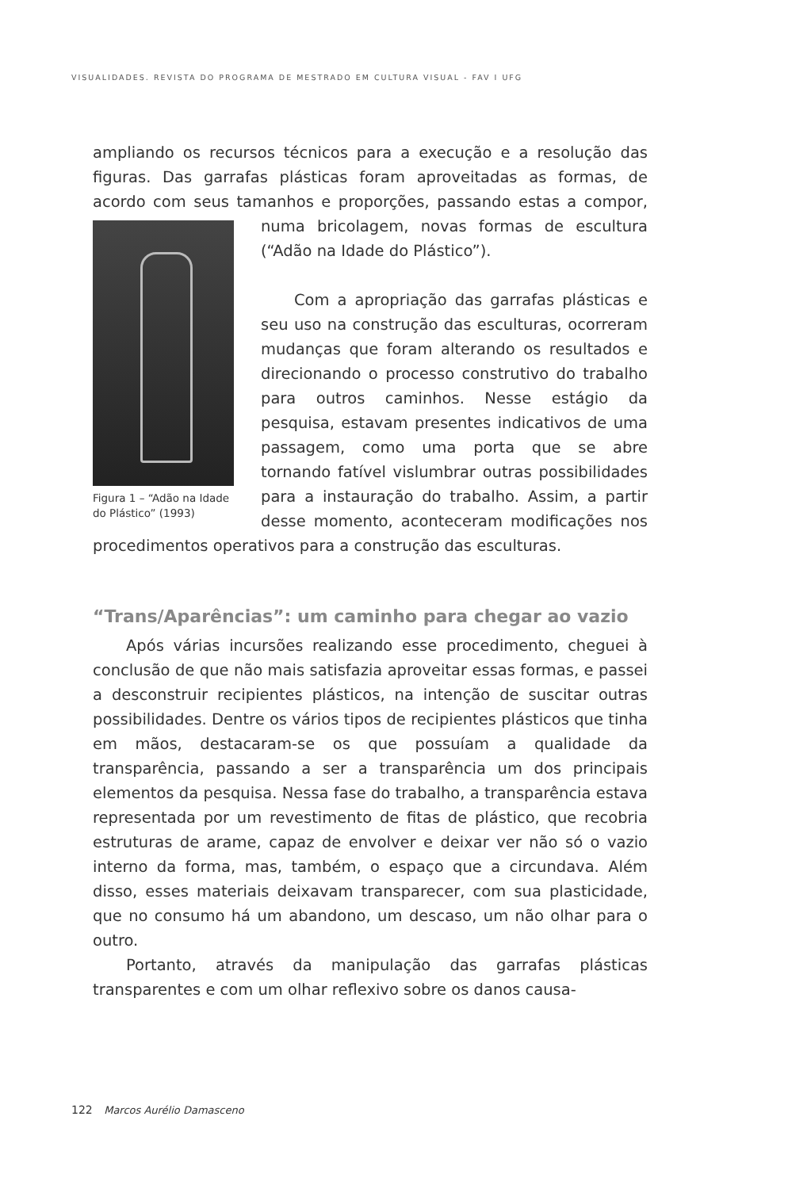VISUALIDADES. REVISTA DO PROGRAMA DE MESTRADO EM CULTURA VISUAL - FAV I UFG
ampliando os recursos técnicos para a execução e a resolução das figuras. Das garrafas plásticas foram aproveitadas as formas, de acordo com seus tamanhos e proporções, passando Figura 1 – “Adão na Idade do Plástico” (1993) estas a compor, numa bricolagem, novas formas de escultura (“Adão na Idade do Plástico”).
Com a apropriação das garrafas plásticas e seu uso na construção das esculturas, ocorreram mudanças que foram alterando os resultados e direcionando o processo construtivo do trabalho para outros caminhos. Nesse estágio da pesquisa, estavam presentes indicativos de uma passagem, como uma porta que se abre tornando fatível vislumbrar outras possibilidades para a instauração do trabalho. Assim, a partir desse momento, aconteceram modificações nos procedimentos operativos para a construção das esculturas.
“Trans/Aparências”: um caminho para chegar ao vazio
Após várias incursões realizando esse procedimento, cheguei à conclusão de que não mais satisfazia aproveitar essas formas, e passei a desconstruir recipientes plásticos, na intenção de suscitar outras possibilidades. Dentre os vários tipos de recipientes plásticos que tinha em mãos, destacaram-se os que possuíam a qualidade da transparência, passando a ser a transparência um dos principais elementos da pesquisa. Nessa fase do trabalho, a transparência estava representada por um revestimento de fitas de plástico, que recobria estruturas de arame, capaz de envolver e deixar ver não só o vazio interno da forma, mas, também, o espaço que a circundava. Além disso, esses materiais deixavam transparecer, com sua plasticidade, que no consumo há um abandono, um descaso, um não olhar para o outro.
Portanto, através da manipulação das garrafas plásticas transparentes e com um olhar reflexivo sobre os danos causa-
122 Marcos Aurélio Damasceno